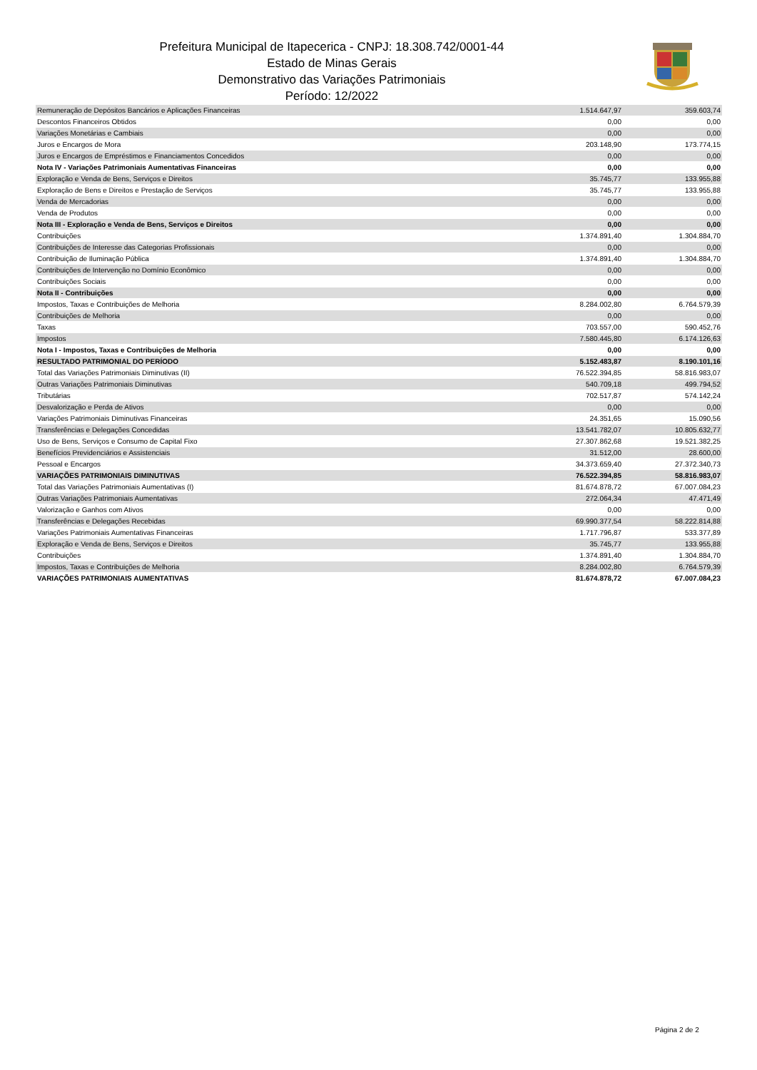Prefeitura Municipal de Itapecerica - CNPJ: 18.308.742/0001-44
Estado de Minas Gerais
Demonstrativo das Variações Patrimoniais
Período: 12/2022
| Remuneração de Depósitos Bancários e Aplicações Financeiras | 1.514.647,97 | 359.603,74 |
| Descontos Financeiros Obtidos | 0,00 | 0,00 |
| Variações Monetárias e Cambiais | 0,00 | 0,00 |
| Juros e Encargos de Mora | 203.148,90 | 173.774,15 |
| Juros e Encargos de Empréstimos e Financiamentos Concedidos | 0,00 | 0,00 |
| Nota IV - Variações Patrimoniais Aumentativas Financeiras | 0,00 | 0,00 |
| Exploração e Venda de Bens, Serviços e Direitos | 35.745,77 | 133.955,88 |
| Exploração de Bens e Direitos e Prestação de Serviços | 35.745,77 | 133.955,88 |
| Venda de Mercadorias | 0,00 | 0,00 |
| Venda de Produtos | 0,00 | 0,00 |
| Nota III - Exploração e Venda de Bens, Serviços e Direitos | 0,00 | 0,00 |
| Contribuições | 1.374.891,40 | 1.304.884,70 |
| Contribuições de Interesse das Categorias Profissionais | 0,00 | 0,00 |
| Contribuição de Iluminação Pública | 1.374.891,40 | 1.304.884,70 |
| Contribuições de Intervenção no Domínio Econômico | 0,00 | 0,00 |
| Contribuições Sociais | 0,00 | 0,00 |
| Nota II - Contribuições | 0,00 | 0,00 |
| Impostos, Taxas e Contribuições de Melhoria | 8.284.002,80 | 6.764.579,39 |
| Contribuições de Melhoria | 0,00 | 0,00 |
| Taxas | 703.557,00 | 590.452,76 |
| Impostos | 7.580.445,80 | 6.174.126,63 |
| Nota I - Impostos, Taxas e Contribuições de Melhoria | 0,00 | 0,00 |
| RESULTADO PATRIMONIAL DO PERÍODO | 5.152.483,87 | 8.190.101,16 |
| Total das Variações Patrimoniais Diminutivas (II) | 76.522.394,85 | 58.816.983,07 |
| Outras Variações Patrimoniais Diminutivas | 540.709,18 | 499.794,52 |
| Tributárias | 702.517,87 | 574.142,24 |
| Desvalorização e Perda de Ativos | 0,00 | 0,00 |
| Variações Patrimoniais Diminutivas Financeiras | 24.351,65 | 15.090,56 |
| Transferências e Delegações Concedidas | 13.541.782,07 | 10.805.632,77 |
| Uso de Bens, Serviços e Consumo de Capital Fixo | 27.307.862,68 | 19.521.382,25 |
| Benefícios Previdenciários e Assistenciais | 31.512,00 | 28.600,00 |
| Pessoal e Encargos | 34.373.659,40 | 27.372.340,73 |
| VARIAÇÕES PATRIMONIAIS DIMINUTIVAS | 76.522.394,85 | 58.816.983,07 |
| Total das Variações Patrimoniais Aumentativas (I) | 81.674.878,72 | 67.007.084,23 |
| Outras Variações Patrimoniais Aumentativas | 272.064,34 | 47.471,49 |
| Valorização e Ganhos com Ativos | 0,00 | 0,00 |
| Transferências e Delegações Recebidas | 69.990.377,54 | 58.222.814,88 |
| Variações Patrimoniais Aumentativas Financeiras | 1.717.796,87 | 533.377,89 |
| Exploração e Venda de Bens, Serviços e Direitos | 35.745,77 | 133.955,88 |
| Contribuições | 1.374.891,40 | 1.304.884,70 |
| Impostos, Taxas e Contribuições de Melhoria | 8.284.002,80 | 6.764.579,39 |
| VARIAÇÕES PATRIMONIAIS AUMENTATIVAS | 81.674.878,72 | 67.007.084,23 |
Página 2 de 2